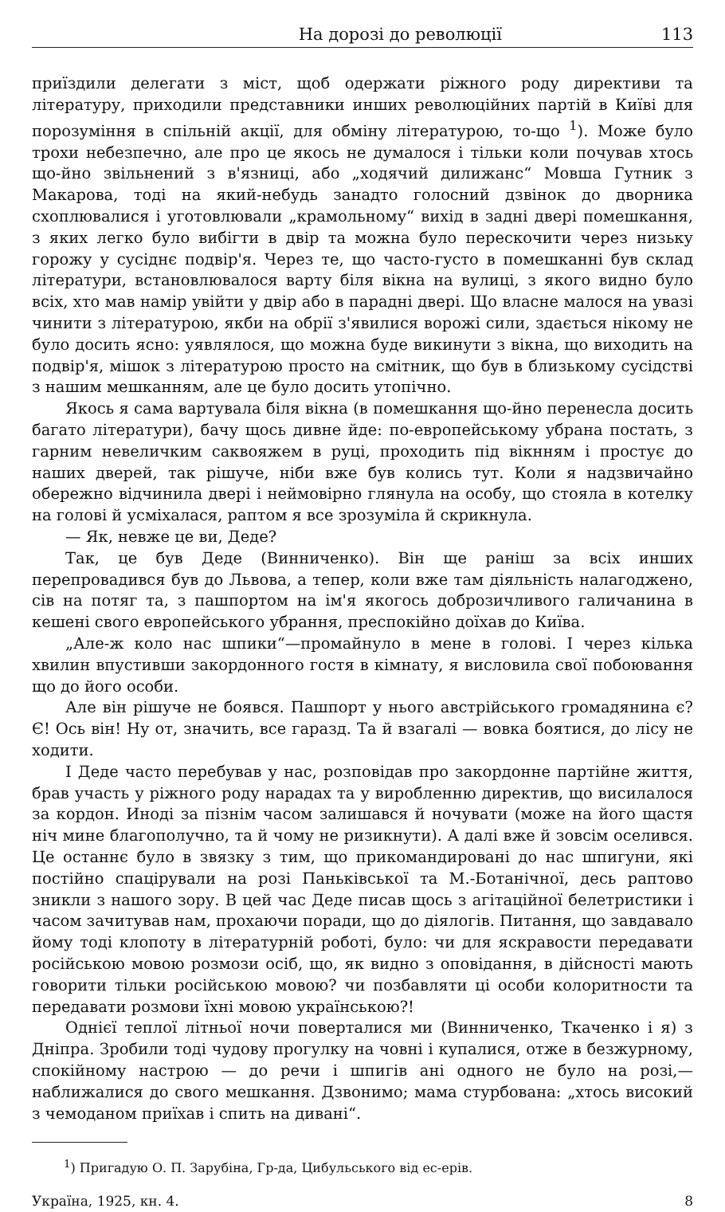На дорозі до революції 113
приїздили делегати з міст, щоб одержати ріжного роду директиви та літературу, приходили представники инших революційних партій в Київі для порозуміння в спільній акції, для обміну літературою, то-що <sup>1</sup>). Може було трохи небезпечно, але про це якось не думалося і тільки коли почував хтось що-йно звільнений з в'язниці, або „ходячий дилижанс“ Мовша Гутник з Макарова, тоді на який-небудь занадто голосний дзвінок до дворника схоплювалися і уготовлювали „крамольному“ вихід в задні двері помешкання, з яких легко було вибігти в двір та можна було перескочити через низьку горожу у сусіднє подвір'я. Через те, що часто-густо в помешканні був склад літератури, встановлювалося варту біля вікна на вулиці, з якого видно було всіх, хто мав намір увійти у двір або в парадні двері. Що власне малося на увазі чинити з літературою, якби на обрії з'явилися ворожі сили, здається нікому не було досить ясно: уявлялося, що можна буде викинути з вікна, що виходить на подвір'я, мішок з літературою просто на смітник, що був в близькому сусідстві з нашим мешканням, але це було досить утопічно.
Якось я сама вартувала біля вікна (в помешкання що-йно перенесла досить багато літератури), бачу щось дивне йде: по-европейському убрана постать, з гарним невеличким саквояжем в руці, проходить під вікнням і простує до наших дверей, так рішуче, ніби вже був колись тут. Коли я надзвичайно обережно відчинила двері і неймовірно глянула на особу, що стояла в котелку на голові й усміхалася, раптом я все зрозуміла й скрикнула.
— Як, невже це ви, Деде?
Так, це був Деде (Винниченко). Він ще раніш за всіх инших перепровадився був до Львова, а тепер, коли вже там діяльність налагоджено, сів на потяг та, з пашпортом на ім'я якогось доброзичливого галичанина в кешені свого европейського убрання, преспокійно доїхав до Київа.
„Але-ж коло нас шпики“—промайнуло в мене в голові. І через кілька хвилин впустивши закордонного гостя в кімнату, я висловила свої побоювання що до його особи.
Але він рішуче не боявся. Пашпорт у нього австрійського громадянина є? Є! Ось він! Ну от, значить, все гаразд. Та й взагалі — вовка боятися, до лісу не ходити.
І Деде часто перебував у нас, розповідав про закордонне партійне життя, брав участь у ріжного роду нарадах та у виробленню директив, що висилалося за кордон. Иноді за пізнім часом залишався й ночувати (може на його щастя ніч мине благополучно, та й чому не ризикнути). А далі вже й зовсім оселився. Це останнє було в звязку з тим, що прикомандировані до нас шпигуни, які постійно спацірували на розі Паньківської та М.-Ботанічної, десь раптово зникли з нашого зору. В цей час Деде писав щось з агітаційної белетристики і часом зачитував нам, прохаючи поради, що до діялогів. Питання, що завдавало йому тоді клопоту в літературній роботі, було: чи для яскравости передавати російською мовою розмози осіб, що, як видно з оповідання, в дійсності мають говорити тільки російською мовою? чи позбавляти ці особи колоритности та передавати розмови їхні мовою українською?!
Однієї теплої літньої ночи поверталися ми (Винниченко, Ткаченко і я) з Дніпра. Зробили тоді чудову прогулку на човні і купалися, отже в безжурному, спокійному настрою — до речи і шпигів ані одного не було на розі,—наближалися до свого мешкання. Дзвонимо; мама стурбована: „хтось високий з чемоданом приїхав і спить на дивані“.
<sup>1</sup>) Пригадую О. П. Зарубіна, Гр-да, Цибульського від ес-ерів.
Україна, 1925, кн. 4. 8